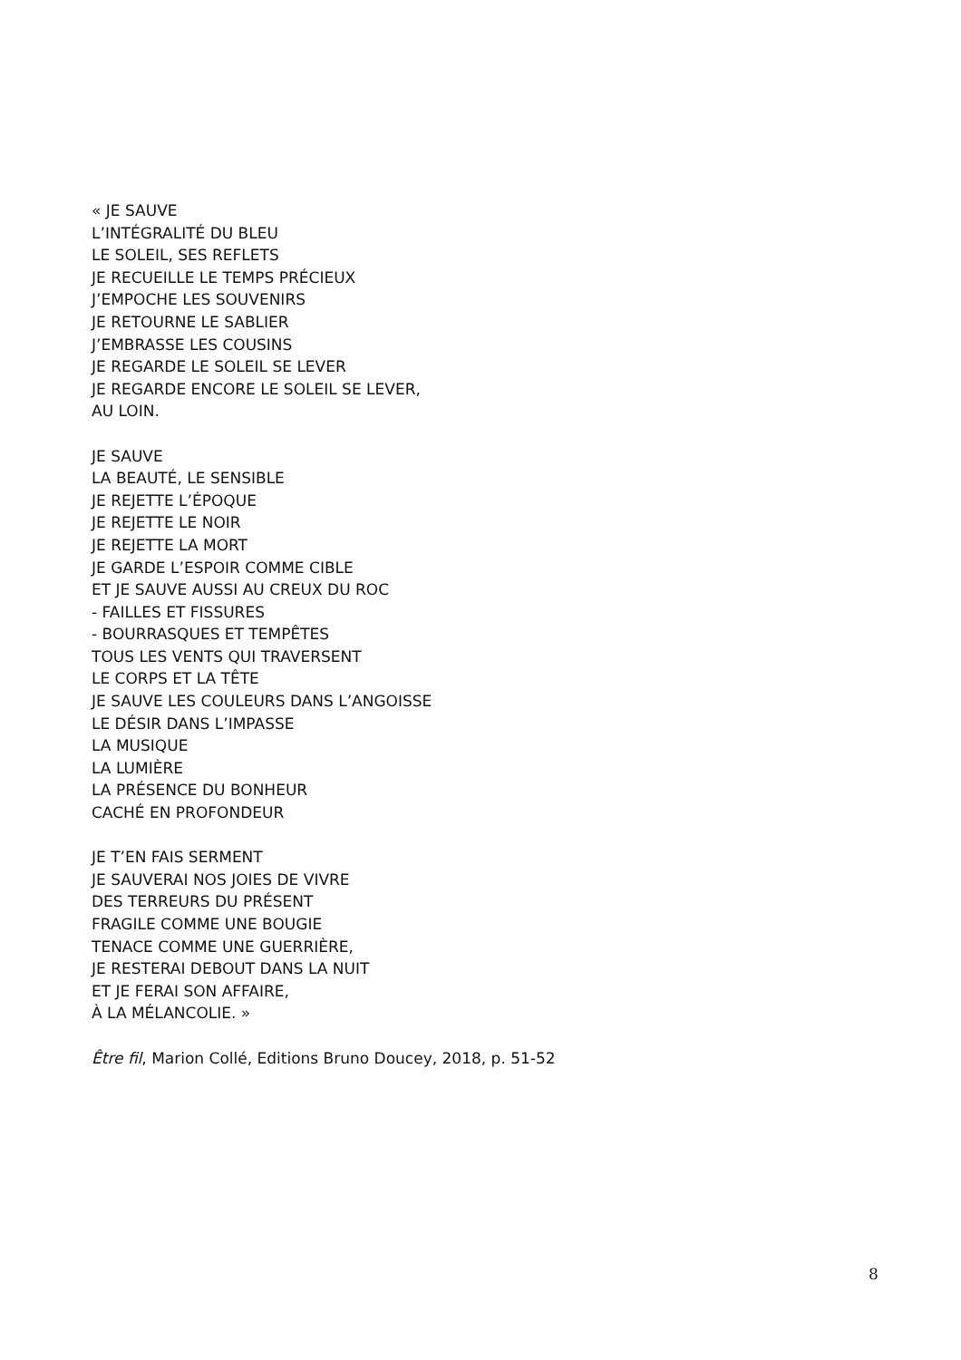« JE SAUVE
L’INTÉGRALITÉ DU BLEU
LE SOLEIL, SES REFLETS
JE RECUEILLE LE TEMPS PRÉCIEUX
J’EMPOCHE LES SOUVENIRS
JE RETOURNE LE SABLIER
J’EMBRASSE LES COUSINS
JE REGARDE LE SOLEIL SE LEVER
JE REGARDE ENCORE LE SOLEIL SE LEVER,
AU LOIN.
JE SAUVE
LA BEAUTÉ, LE SENSIBLE
JE REJETTE L’ÉPOQUE
JE REJETTE LE NOIR
JE REJETTE LA MORT
JE GARDE L’ESPOIR COMME CIBLE
ET JE SAUVE AUSSI AU CREUX DU ROC
- FAILLES ET FISSURES
- BOURRASQUES ET TEMPÊTES
TOUS LES VENTS QUI TRAVERSENT
LE CORPS ET LA TÊTE
JE SAUVE LES COULEURS DANS L’ANGOISSE
LE DÉSIR DANS L’IMPASSE
LA MUSIQUE
LA LUMIÈRE
LA PRÉSENCE DU BONHEUR
CACHÉ EN PROFONDEUR
JE T’EN FAIS SERMENT
JE SAUVERAI NOS JOIES DE VIVRE
DES TERREURS DU PRÉSENT
FRAGILE COMME UNE BOUGIE
TENACE COMME UNE GUERRIÈRE,
JE RESTERAI DEBOUT DANS LA NUIT
ET JE FERAI SON AFFAIRE,
À LA MÉLANCOLIE. »
Être fil, Marion Collé, Editions Bruno Doucey, 2018, p. 51-52
8